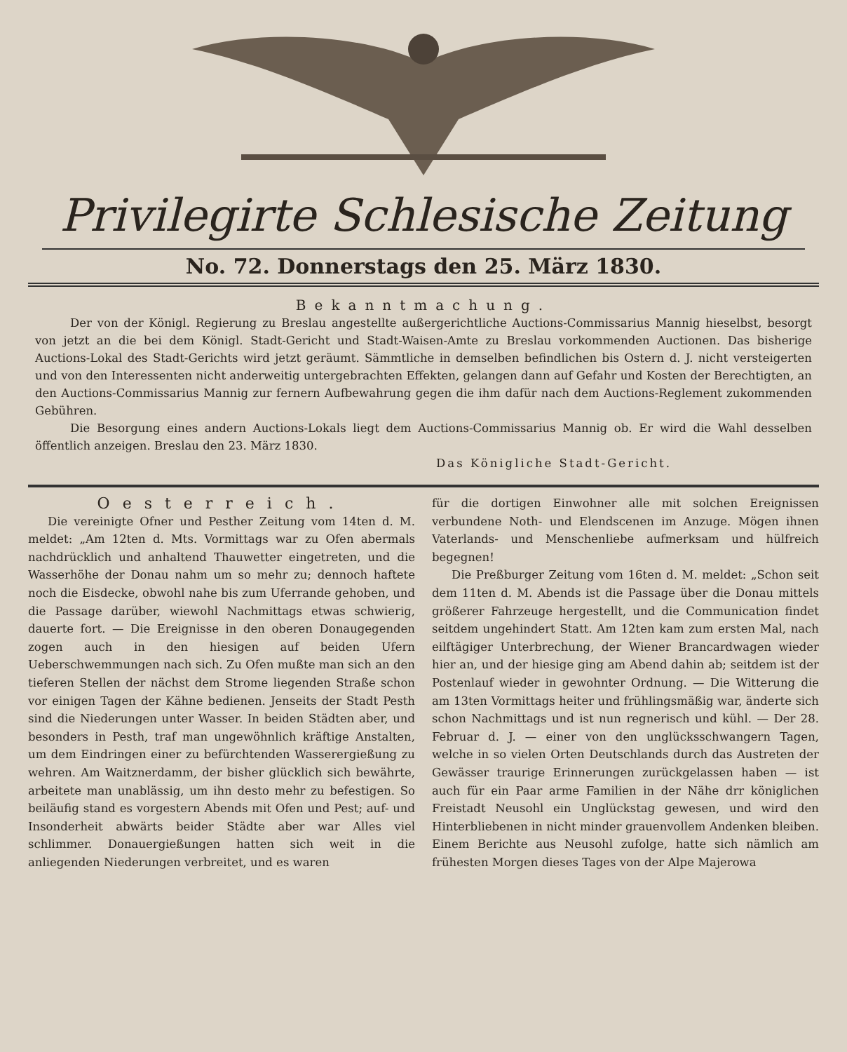Privilegirte Schlesische Zeitung
No. 72. Donnerstags den 25. März 1830.
Bekanntmachung.
Der von der Königl. Regierung zu Breslau angestellte außergerichtliche Auctions-Commissarius Mannig hieselbst, besorgt von jetzt an die bei dem Königl. Stadt-Gericht und Stadt-Waisen-Amte zu Breslau vorkommenden Auctionen. Das bisherige Auctions-Lokal des Stadt-Gerichts wird jetzt geräumt. Sämmtliche in demselben befindlichen bis Ostern d. J. nicht versteigerten und von den Interessenten nicht anderweitig untergebrachten Effekten, gelangen dann auf Gefahr und Kosten der Berechtigten, an den Auctions-Commissarius Mannig zur fernern Aufbewahrung gegen die ihm dafür nach dem Auctions-Reglement zukommenden Gebühren.
Die Besorgung eines andern Auctions-Lokals liegt dem Auctions-Commissarius Mannig ob. Er wird die Wahl desselben öffentlich anzeigen. Breslau den 23. März 1830.
Das Königliche Stadt-Gericht.
Oesterreich.
Die vereinigte Ofner und Pesther Zeitung vom 14ten d. M. meldet: „Am 12ten d. Mts. Vormittags war zu Ofen abermals nachdrücklich und anhaltend Thauwetter eingetreten, und die Wasserhöhe der Donau nahm um so mehr zu; dennoch haftete noch die Eisdecke, obwohl nahe bis zum Uferrande gehoben, und die Passage darüber, wiewohl Nachmittags etwas schwierig, dauerte fort. — Die Ereignisse in den oberen Donaugegenden zogen auch in den hiesigen auf beiden Ufern Ueberschwemmungen nach sich. Zu Ofen mußte man sich an den tieferen Stellen der nächst dem Strome liegenden Straße schon vor einigen Tagen der Kähne bedienen. Jenseits der Stadt Pesth sind die Niederungen unter Wasser. In beiden Städten aber, und besonders in Pesth, traf man ungewöhnlich kräftige Anstalten, um dem Eindringen einer zu befürchtenden Wasserergießung zu wehren. Am Waitznerdamm, der bisher glücklich sich bewährte, arbeitete man unablässig, um ihn desto mehr zu befestigen. So beiläufig stand es vorgestern Abends mit Ofen und Pest; auf- und Insonderheit abwärts beider Städte aber war Alles viel schlimmer. Donauergießungen hatten sich weit in die anliegenden Niederungen verbreitet, und es waren
für die dortigen Einwohner alle mit solchen Ereignissen verbundene Noth- und Elendscenen im Anzuge. Mögen ihnen Vaterlands- und Menschenliebe aufmerksam und hülfreich begegnen!
Die Preßburger Zeitung vom 16ten d. M. meldet: „Schon seit dem 11ten d. M. Abends ist die Passage über die Donau mittels größerer Fahrzeuge hergestellt, und die Communication findet seitdem ungehindert Statt. Am 12ten kam zum ersten Mal, nach eilftägiger Unterbrechung, der Wiener Brancardwagen wieder hier an, und der hiesige ging am Abend dahin ab; seitdem ist der Postenlauf wieder in gewohnter Ordnung. — Die Witterung die am 13ten Vormittags heiter und frühlingsmäßig war, änderte sich schon Nachmittags und ist nun regnerisch und kühl. — Der 28. Februar d. J. — einer von den unglücksschwangern Tagen, welche in so vielen Orten Deutschlands durch das Austreten der Gewässer traurige Erinnerungen zurückgelassen haben — ist auch für ein Paar arme Familien in der Nähe drr königlichen Freistadt Neusohl ein Unglückstag gewesen, und wird den Hinterbliebenen in nicht minder grauenvollem Andenken bleiben. Einem Berichte aus Neusohl zufolge, hatte sich nämlich am frühesten Morgen dieses Tages von der Alpe Majerowa